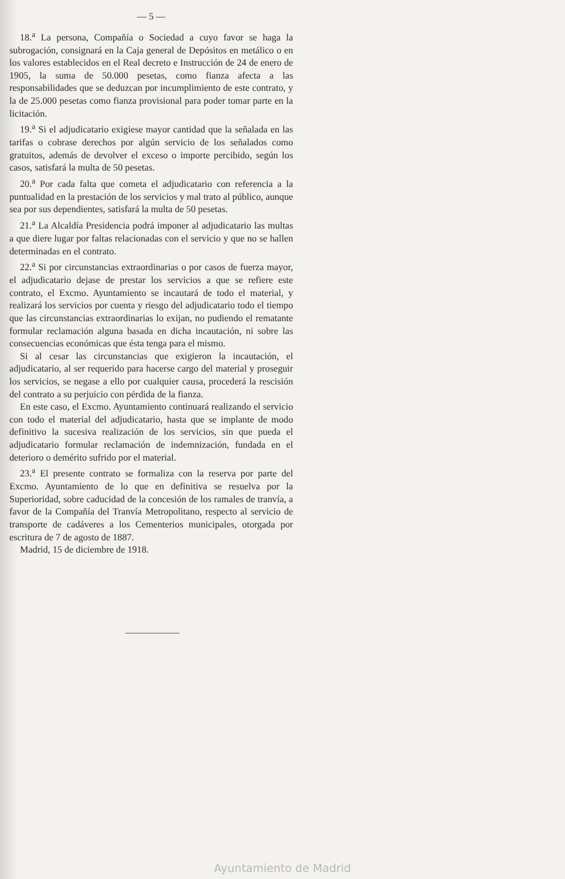— 5 —
18.<sup>a</sup> La persona, Compañía o Sociedad a cuyo favor se haga la subrogación, consignará en la Caja general de Depósitos en metálico o en los valores establecidos en el Real decreto e Instrucción de 24 de enero de 1905, la suma de 50.000 pesetas, como fianza afecta a las responsabilidades que se deduzcan por incumplimiento de este contrato, y la de 25.000 pesetas como fianza provisional para poder tomar parte en la licitación.
19.<sup>a</sup> Si el adjudicatario exigiese mayor cantidad que la señalada en las tarifas o cobrase derechos por algún servicio de los señalados como gratuitos, además de devolver el exceso o importe percibido, según los casos, satisfará la multa de 50 pesetas.
20.<sup>a</sup> Por cada falta que cometa el adjudicatario con referencia a la puntualidad en la prestación de los servicios y mal trato al público, aunque sea por sus dependientes, satisfará la multa de 50 pesetas.
21.<sup>a</sup> La Alcaldía Presidencia podrá imponer al adjudicatario las multas a que diere lugar por faltas relacionadas con el servicio y que no se hallen determinadas en el contrato.
22.<sup>a</sup> Si por circunstancias extraordinarias o por casos de fuerza mayor, el adjudicatario dejase de prestar los servicios a que se refiere este contrato, el Excmo. Ayuntamiento se incautará de todo el material, y realizará los servicios por cuenta y riesgo del adjudicatario todo el tiempo que las circunstancias extraordinarias lo exijan, no pudiendo el rematante formular reclamación alguna basada en dicha incautación, ni sobre las consecuencias económicas que ésta tenga para el mismo.
Si al cesar las circunstancias que exigieron la incautación, el adjudicatario, al ser requerido para hacerse cargo del material y proseguir los servicios, se negase a ello por cualquier causa, procederá la rescisión del contrato a su perjuicio con pérdida de la fianza.
En este caso, el Excmo. Ayuntamiento continuará realizando el servicio con todo el material del adjudicatario, hasta que se implante de modo definitivo la sucesiva realización de los servicios, sin que pueda el adjudicatario formular reclamación de indemnización, fundada en el deterioro o demérito sufrido por el material.
23.<sup>a</sup> El presente contrato se formaliza con la reserva por parte del Excmo. Ayuntamiento de lo que en definitiva se resuelva por la Superioridad, sobre caducidad de la concesión de los ramales de tranvía, a favor de la Compañía del Tranvía Metropolitano, respecto al servicio de transporte de cadáveres a los Cementerios municipales, otorgada por escritura de 7 de agosto de 1887.
Madrid, 15 de diciembre de 1918.
Ayuntamiento de Madrid